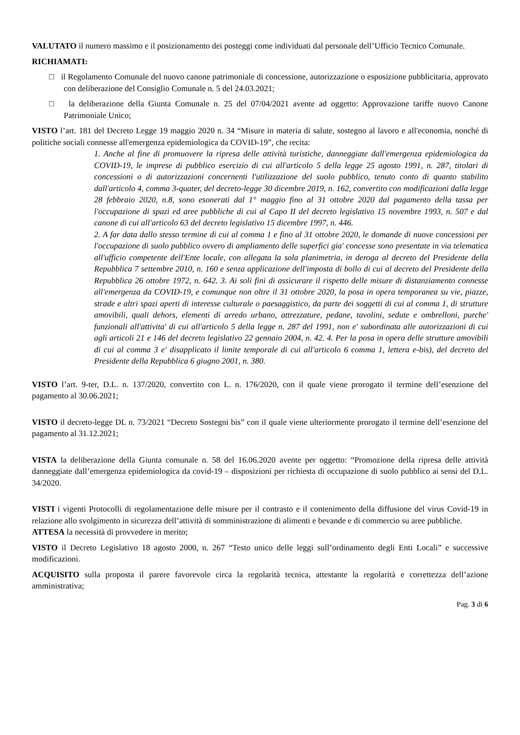VALUTATO il numero massimo e il posizionamento dei posteggi come individuati dal personale dell’Ufficio Tecnico Comunale.
RICHIAMATI:
□ il Regolamento Comunale del nuovo canone patrimoniale di concessione, autorizzazione o esposizione pubblicitaria, approvato con deliberazione del Consiglio Comunale n. 5 del 24.03.2021;
□ la deliberazione della Giunta Comunale n. 25 del 07/04/2021 avente ad oggetto: Approvazione tariffe nuovo Canone Patrimoniale Unico;
VISTO l’art. 181 del Decreto Legge 19 maggio 2020 n. 34 “Misure in materia di salute, sostegno al lavoro e all'economia, nonché di politiche sociali connesse all'emergenza epidemiologica da COVID-19”, che recita:
1. Anche al fine di promuovere la ripresa delle attività turistiche, danneggiate dall'emergenza epidemiologica da COVID-19, le imprese di pubblico esercizio di cui all'articolo 5 della legge 25 agosto 1991, n. 287, titolari di concessioni o di autorizzazioni concernenti l'utilizzazione del suolo pubblico, tenuto conto di quanto stabilito dall'articolo 4, comma 3-quater, del decreto-legge 30 dicembre 2019, n. 162, convertito con modificazioni dalla legge 28 febbraio 2020, n.8, sono esonerati dal 1° maggio fino al 31 ottobre 2020 dal pagamento della tassa per l'occupazione di spazi ed aree pubbliche di cui al Capo II del decreto legislativo 15 novembre 1993, n. 507 e dal canone di cui all'articolo 63 del decreto legislativo 15 dicembre 1997, n. 446.
2. A far data dallo stesso termine di cui al comma 1 e fino al 31 ottobre 2020, le domande di nuove concessioni per l'occupazione di suolo pubblico ovvero di ampliamento delle superfici gia' concesse sono presentate in via telematica all'ufficio competente dell'Ente locale, con allegata la sola planimetria, in deroga al decreto del Presidente della Repubblica 7 settembre 2010, n. 160 e senza applicazione dell'imposta di bollo di cui al decreto del Presidente della Repubblica 26 ottobre 1972, n. 642. 3. Ai soli fini di assicurare il rispetto delle misure di distanziamento connesse all'emergenza da COVID-19, e comunque non oltre il 31 ottobre 2020, la posa in opera temporanea su vie, piazze, strade e altri spazi aperti di interesse culturale o paesaggistico, da parte dei soggetti di cui al comma 1, di strutture amovibili, quali dehors, elementi di arredo urbano, attrezzature, pedane, tavolini, sedute e ombrelloni, purche' funzionali all'attivita' di cui all'articolo 5 della legge n. 287 del 1991, non e' subordinata alle autorizzazioni di cui agli articoli 21 e 146 del decreto legislativo 22 gennaio 2004, n. 42. 4. Per la posa in opera delle strutture amovibili di cui al comma 3 e' disapplicato il limite temporale di cui all'articolo 6 comma 1, lettera e-bis), del decreto del Presidente della Repubblica 6 giugno 2001, n. 380.
VISTO l’art. 9-ter, D.L. n. 137/2020, convertito con L. n. 176/2020, con il quale viene prorogato il termine dell’esenzione del pagamento al 30.06.2021;
VISTO il decreto-legge DL n. 73/2021 “Decreto Sostegni bis” con il quale viene ulteriormente prorogato il termine dell’esenzione del pagamento al 31.12.2021;
VISTA la deliberazione della Giunta comunale n. 58 del 16.06.2020 avente per oggetto: “Promozione della ripresa delle attività danneggiate dall’emergenza epidemiologica da covid-19 – disposizioni per richiesta di occupazione di suolo pubblico ai sensi del D.L. 34/2020.
VISTI i vigenti Protocolli di regolamentazione delle misure per il contrasto e il contenimento della diffusione del virus Covid-19 in relazione allo svolgimento in sicurezza dell’attività di somministrazione di alimenti e bevande e di commercio su aree pubbliche.
ATTESA la necessità di provvedere in merito;
VISTO il Decreto Legislativo 18 agosto 2000, n. 267 “Testo unico delle leggi sull’ordinamento degli Enti Locali” e successive modificazioni.
ACQUISITO sulla proposta il parere favorevole circa la regolarità tecnica, attestante la regolarità e correttezza dell’azione amministrativa;
Pag. 3 di 6